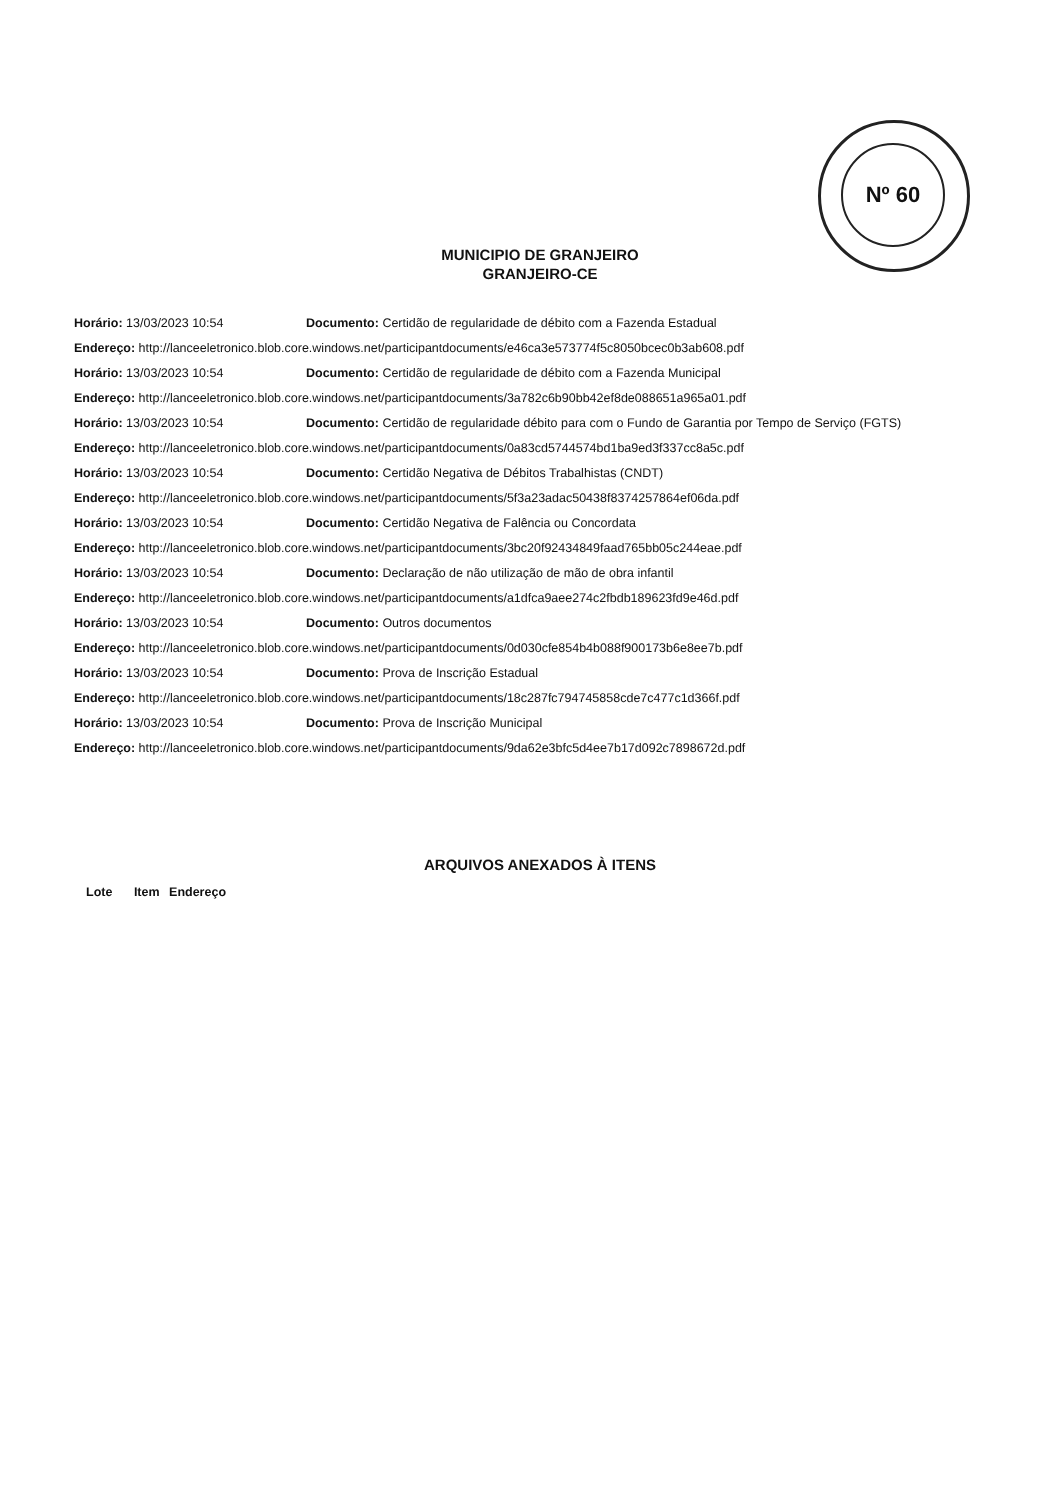Nº 60
MUNICIPIO DE GRANJEIRO
GRANJEIRO-CE
Horário: 13/03/2023 10:54 Documento: Certidão de regularidade de débito com a Fazenda Estadual
Endereço: http://lanceeletronico.blob.core.windows.net/participantdocuments/e46ca3e573774f5c8050bcec0b3ab608.pdf
Horário: 13/03/2023 10:54 Documento: Certidão de regularidade de débito com a Fazenda Municipal
Endereço: http://lanceeletronico.blob.core.windows.net/participantdocuments/3a782c6b90bb42ef8de088651a965a01.pdf
Horário: 13/03/2023 10:54 Documento: Certidão de regularidade débito para com o Fundo de Garantia por Tempo de Serviço (FGTS)
Endereço: http://lanceeletronico.blob.core.windows.net/participantdocuments/0a83cd5744574bd1ba9ed3f337cc8a5c.pdf
Horário: 13/03/2023 10:54 Documento: Certidão Negativa de Débitos Trabalhistas (CNDT)
Endereço: http://lanceeletronico.blob.core.windows.net/participantdocuments/5f3a23adac50438f8374257864ef06da.pdf
Horário: 13/03/2023 10:54 Documento: Certidão Negativa de Falência ou Concordata
Endereço: http://lanceeletronico.blob.core.windows.net/participantdocuments/3bc20f92434849faad765bb05c244eae.pdf
Horário: 13/03/2023 10:54 Documento: Declaração de não utilização de mão de obra infantil
Endereço: http://lanceeletronico.blob.core.windows.net/participantdocuments/a1dfca9aee274c2fbdb189623fd9e46d.pdf
Horário: 13/03/2023 10:54 Documento: Outros documentos
Endereço: http://lanceeletronico.blob.core.windows.net/participantdocuments/0d030cfe854b4b088f900173b6e8ee7b.pdf
Horário: 13/03/2023 10:54 Documento: Prova de Inscrição Estadual
Endereço: http://lanceeletronico.blob.core.windows.net/participantdocuments/18c287fc794745858cde7c477c1d366f.pdf
Horário: 13/03/2023 10:54 Documento: Prova de Inscrição Municipal
Endereço: http://lanceeletronico.blob.core.windows.net/participantdocuments/9da62e3bfc5d4ee7b17d092c7898672d.pdf
ARQUIVOS ANEXADOS À ITENS
Lote Item Endereço